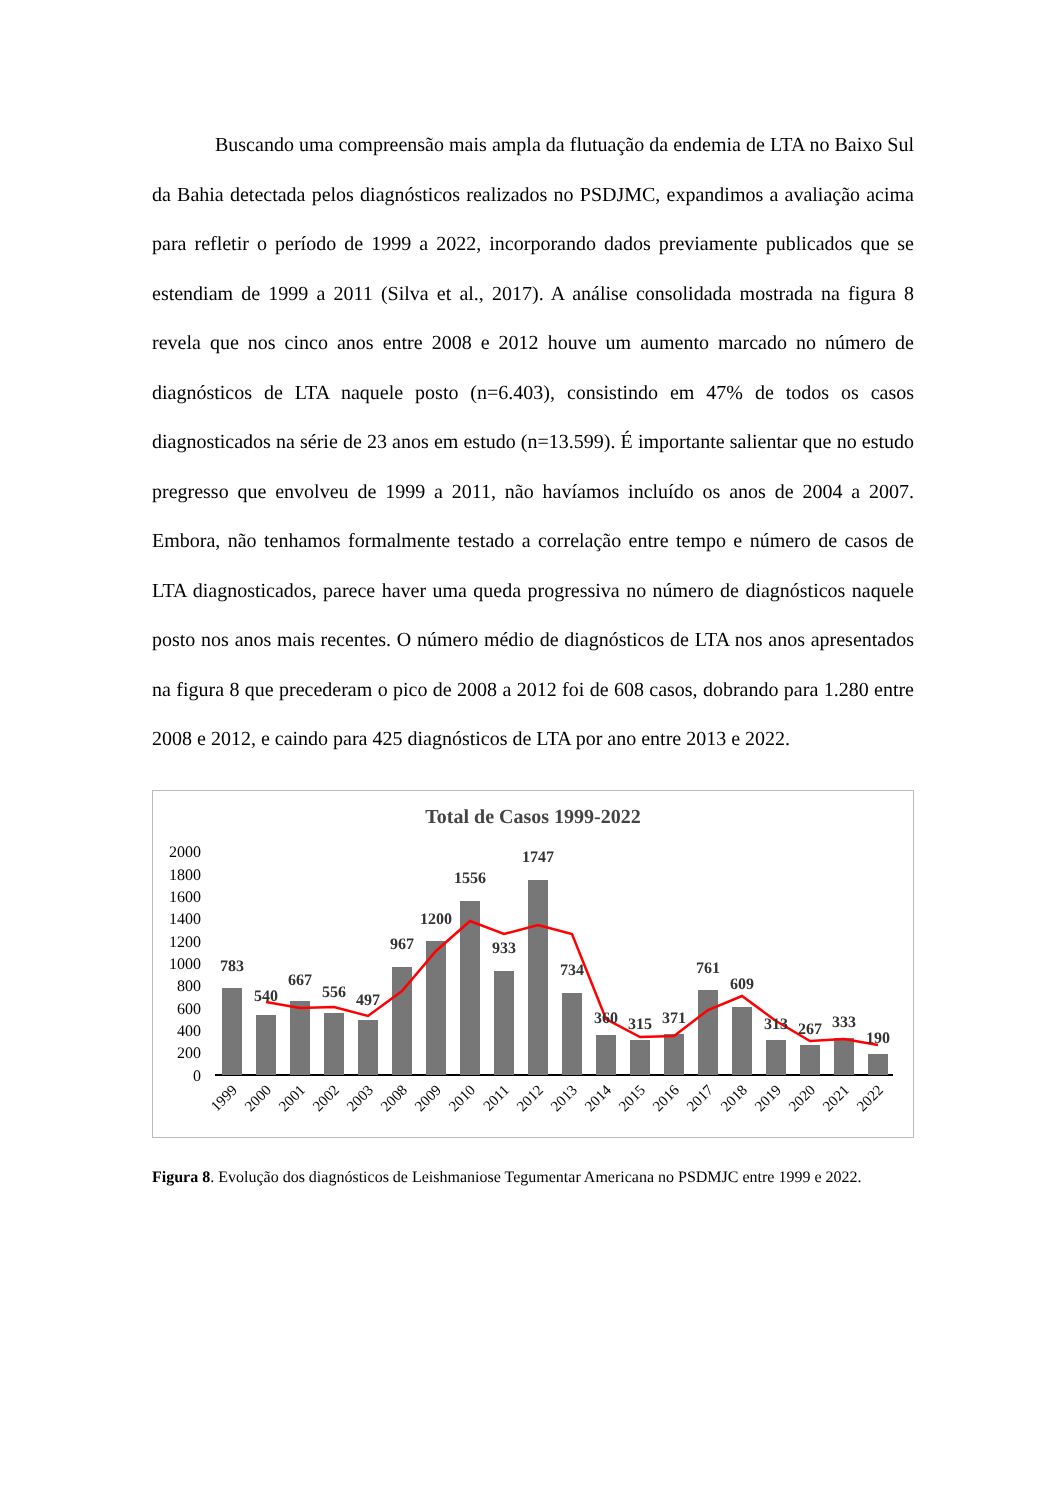Buscando uma compreensão mais ampla da flutuação da endemia de LTA no Baixo Sul da Bahia detectada pelos diagnósticos realizados no PSDJMC, expandimos a avaliação acima para refletir o período de 1999 a 2022, incorporando dados previamente publicados que se estendiam de 1999 a 2011 (Silva et al., 2017). A análise consolidada mostrada na figura 8 revela que nos cinco anos entre 2008 e 2012 houve um aumento marcado no número de diagnósticos de LTA naquele posto (n=6.403), consistindo em 47% de todos os casos diagnosticados na série de 23 anos em estudo (n=13.599). É importante salientar que no estudo pregresso que envolveu de 1999 a 2011, não havíamos incluído os anos de 2004 a 2007. Embora, não tenhamos formalmente testado a correlação entre tempo e número de casos de LTA diagnosticados, parece haver uma queda progressiva no número de diagnósticos naquele posto nos anos mais recentes. O número médio de diagnósticos de LTA nos anos apresentados na figura 8 que precederam o pico de 2008 a 2012 foi de 608 casos, dobrando para 1.280 entre 2008 e 2012, e caindo para 425 diagnósticos de LTA por ano entre 2013 e 2022.
Total de Casos 1999-2022
2000
1800
1600
1400
1200
1000
800
600
400
200
0
783
540
667
556
497
967
1200
1556
933
1747
734
360
315
371
761
609
313
267
333
190
1999
2000
2001
2002
2003
2008
2009
2010
2011
2012
2013
2014
2015
2016
2017
2018
2019
2020
2021
2022
Figura 8. Evolução dos diagnósticos de Leishmaniose Tegumentar Americana no PSDMJC entre 1999 e 2022.